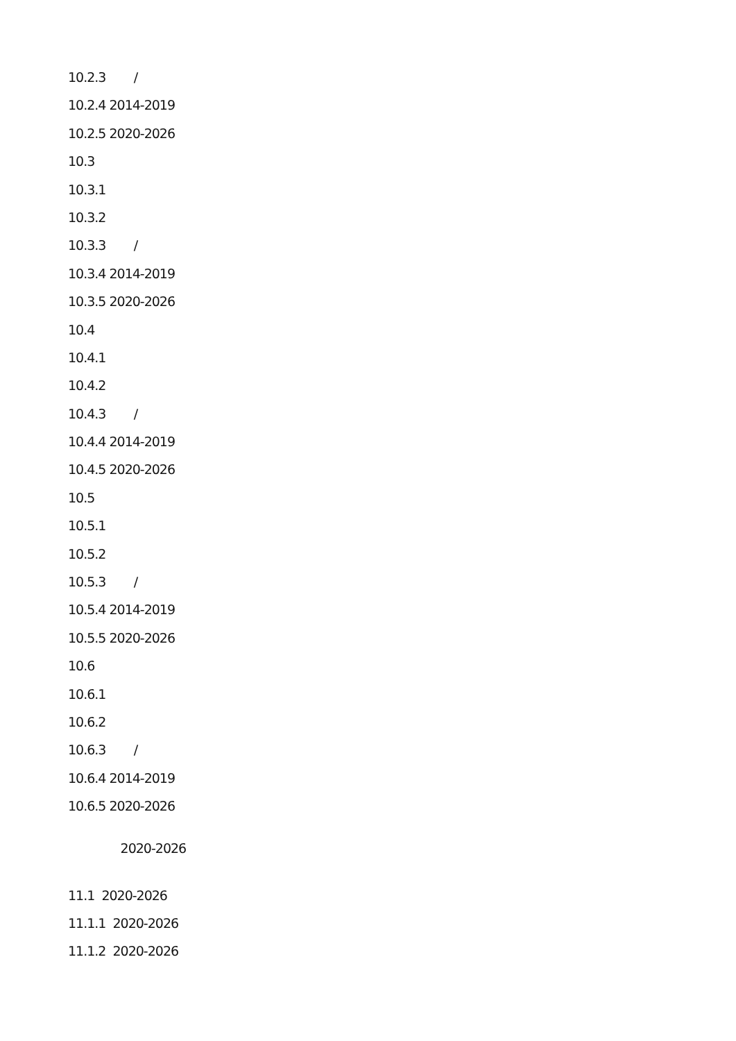10.2.3 /
10.2.4 2014-2019
10.2.5 2020-2026
10.3
10.3.1
10.3.2
10.3.3 /
10.3.4 2014-2019
10.3.5 2020-2026
10.4
10.4.1
10.4.2
10.4.3 /
10.4.4 2014-2019
10.4.5 2020-2026
10.5
10.5.1
10.5.2
10.5.3 /
10.5.4 2014-2019
10.5.5 2020-2026
10.6
10.6.1
10.6.2
10.6.3 /
10.6.4 2014-2019
10.6.5 2020-2026
2020-2026
11.1 2020-2026
11.1.1 2020-2026
11.1.2 2020-2026